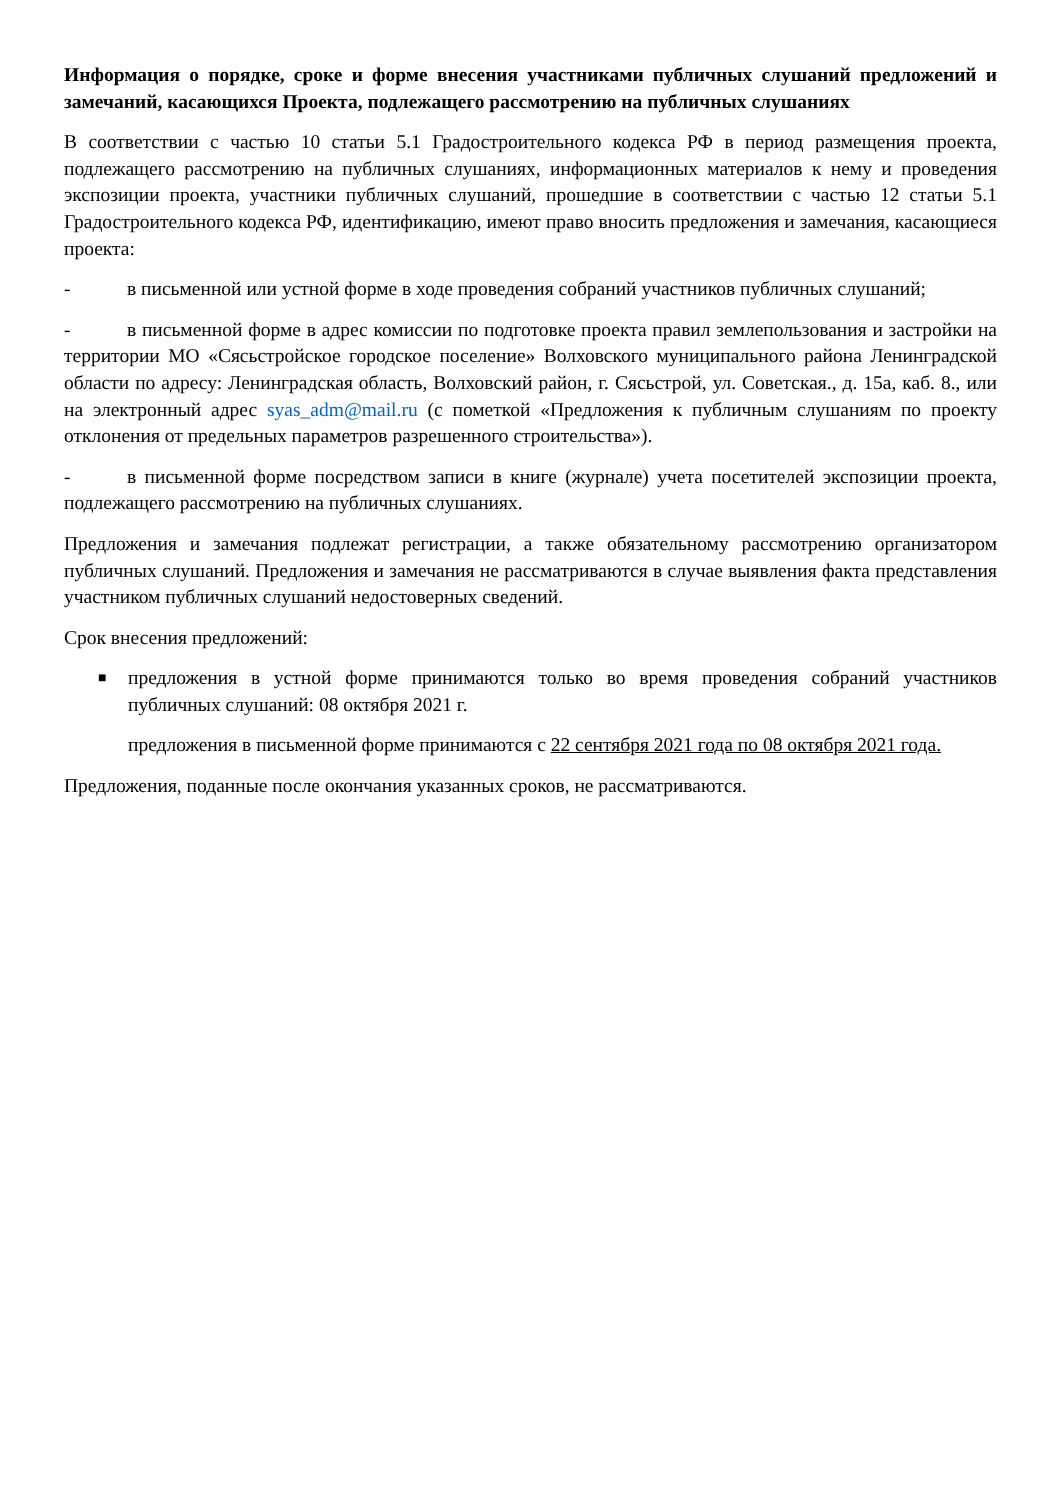Информация о порядке, сроке и форме внесения участниками публичных слушаний предложений и замечаний, касающихся Проекта, подлежащего рассмотрению на публичных слушаниях
В соответствии с частью 10 статьи 5.1 Градостроительного кодекса РФ в период размещения проекта, подлежащего рассмотрению на публичных слушаниях, информационных материалов к нему и проведения экспозиции проекта, участники публичных слушаний, прошедшие в соответствии с частью 12 статьи 5.1 Градостроительного кодекса РФ, идентификацию, имеют право вносить предложения и замечания, касающиеся проекта:
- в письменной или устной форме в ходе проведения собраний участников публичных слушаний;
- в письменной форме в адрес комиссии по подготовке проекта правил землепользования и застройки на территории МО «Сясьстройское городское поселение» Волховского муниципального района Ленинградской области по адресу: Ленинградская область, Волховский район, г. Сясьстрой, ул. Советская., д. 15а, каб. 8., или на электронный адрес syas_adm@mail.ru (с пометкой «Предложения к публичным слушаниям по проекту отклонения от предельных параметров разрешенного строительства»).
- в письменной форме посредством записи в книге (журнале) учета посетителей экспозиции проекта, подлежащего рассмотрению на публичных слушаниях.
Предложения и замечания подлежат регистрации, а также обязательному рассмотрению организатором публичных слушаний. Предложения и замечания не рассматриваются в случае выявления факта представления участником публичных слушаний недостоверных сведений.
Срок внесения предложений:
■ предложения в устной форме принимаются только во время проведения собраний участников публичных слушаний: 08 октября 2021 г.
предложения в письменной форме принимаются с 22 сентября 2021 года по 08 октября 2021 года.
Предложения, поданные после окончания указанных сроков, не рассматриваются.